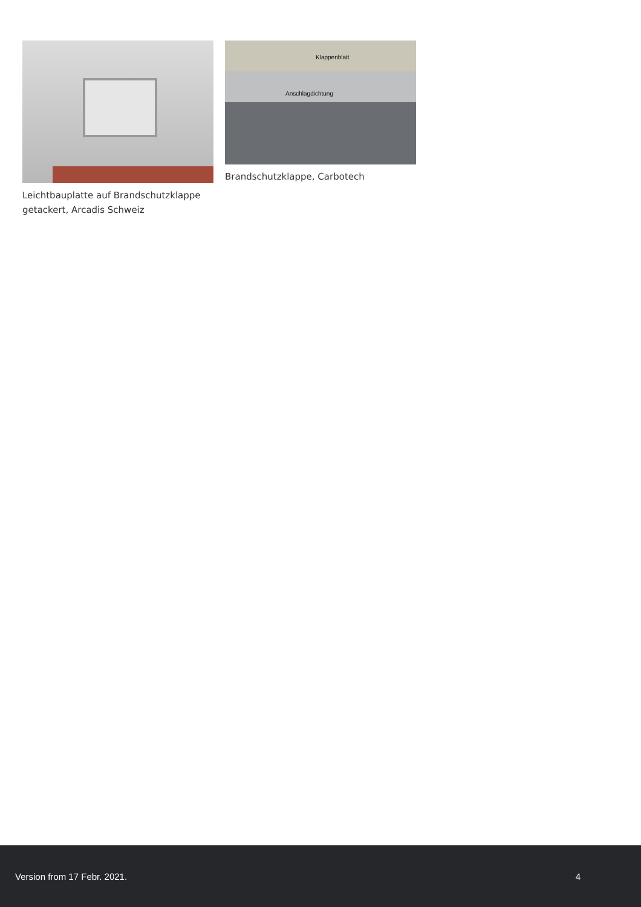Leichtbauplatte auf Brandschutzklappe getackert, Arcadis Schweiz
Klappenblatt
Anschlagdichtung
Brandschutzklappe, Carbotech
Version from 17 Febr. 2021. 4